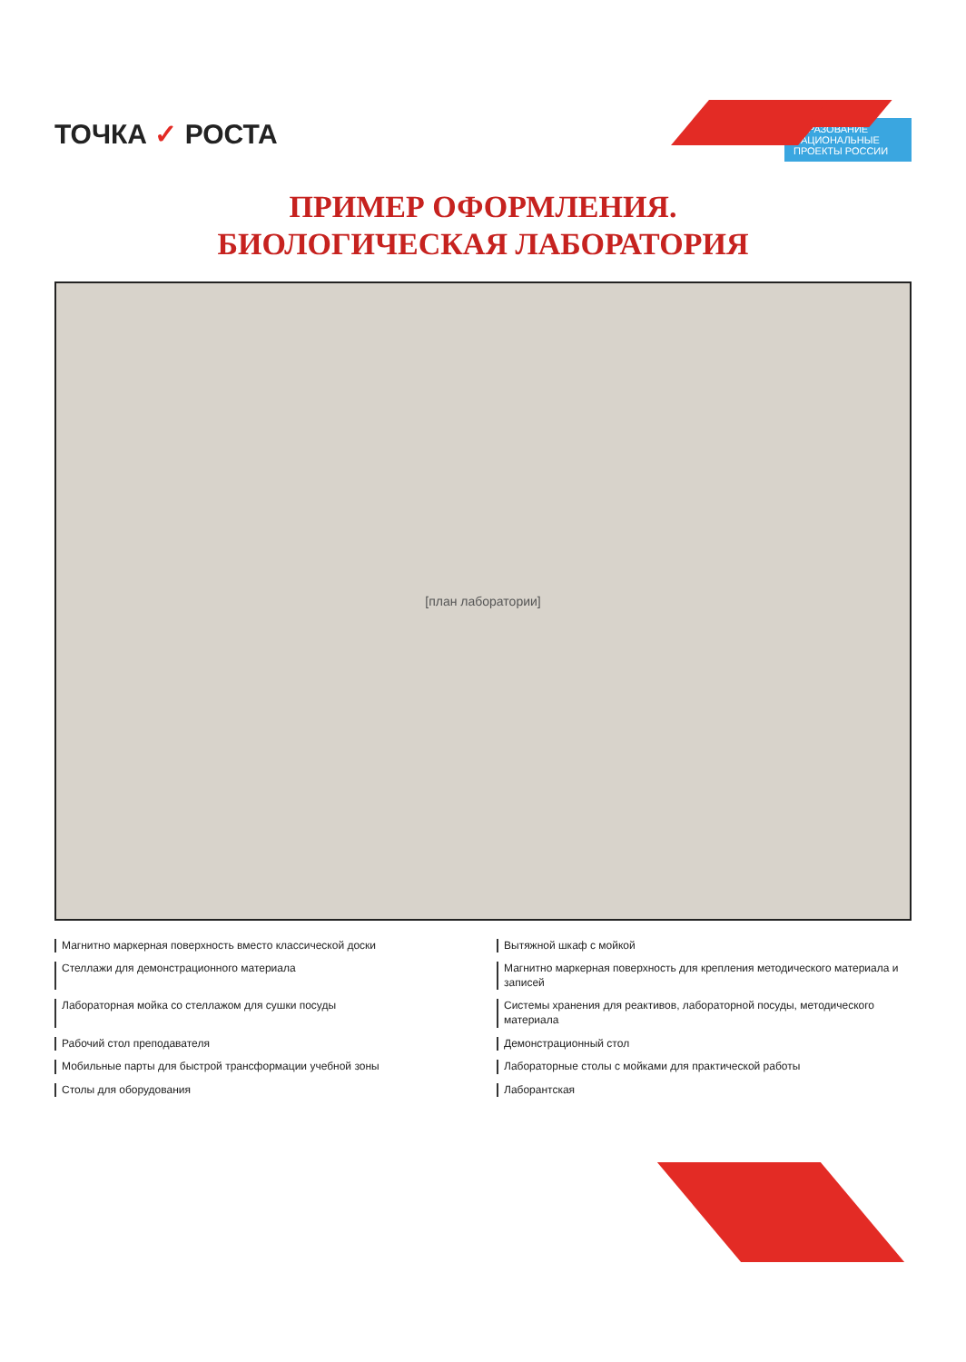ТОЧКА ✓ РОСТА
ОБРАЗОВАНИЕ
НАЦИОНАЛЬНЫЕ ПРОЕКТЫ РОССИИ
ПРИМЕР ОФОРМЛЕНИЯ.
БИОЛОГИЧЕСКАЯ ЛАБОРАТОРИЯ
[план лаборатории]
Магнитно маркерная поверхность вместо классической доски
Вытяжной шкаф с мойкой
Стеллажи для демонстрационного материала
Магнитно маркерная поверхность для крепления методического материала и записей
Лабораторная мойка со стеллажом для сушки посуды
Системы хранения для реактивов, лабораторной посуды, методического материала
Рабочий стол преподавателя
Демонстрационный стол
Мобильные парты для быстрой трансформации учебной зоны
Лабораторные столы с мойками для практической работы
Столы для оборудования
Лаборантская